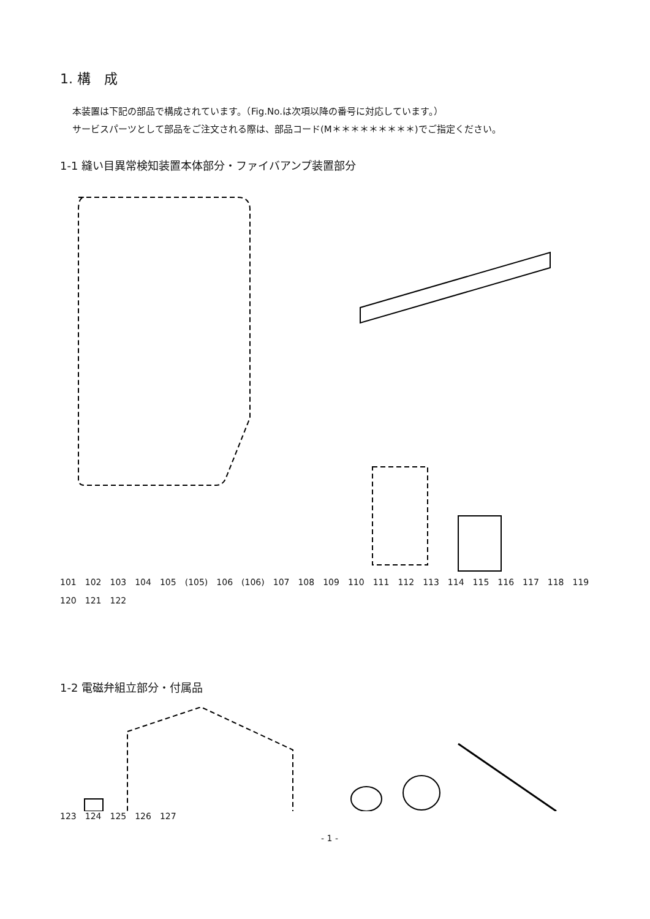1. 構　成
本装置は下記の部品で構成されています。（Fig.No.は次項以降の番号に対応しています。）
サービスパーツとして部品をご注文される際は、部品コード(M＊＊＊＊＊＊＊＊＊)でご指定ください。
1-1 縫い目異常検知装置本体部分・ファイバアンプ装置部分
101 102 103 104 105 (105) 106 (106) 107 108 109 110 111 112 113 114 115 116 117 118 119 120 121 122
1-2 電磁弁組立部分・付属品
123 124 125 126 127
- 1 -